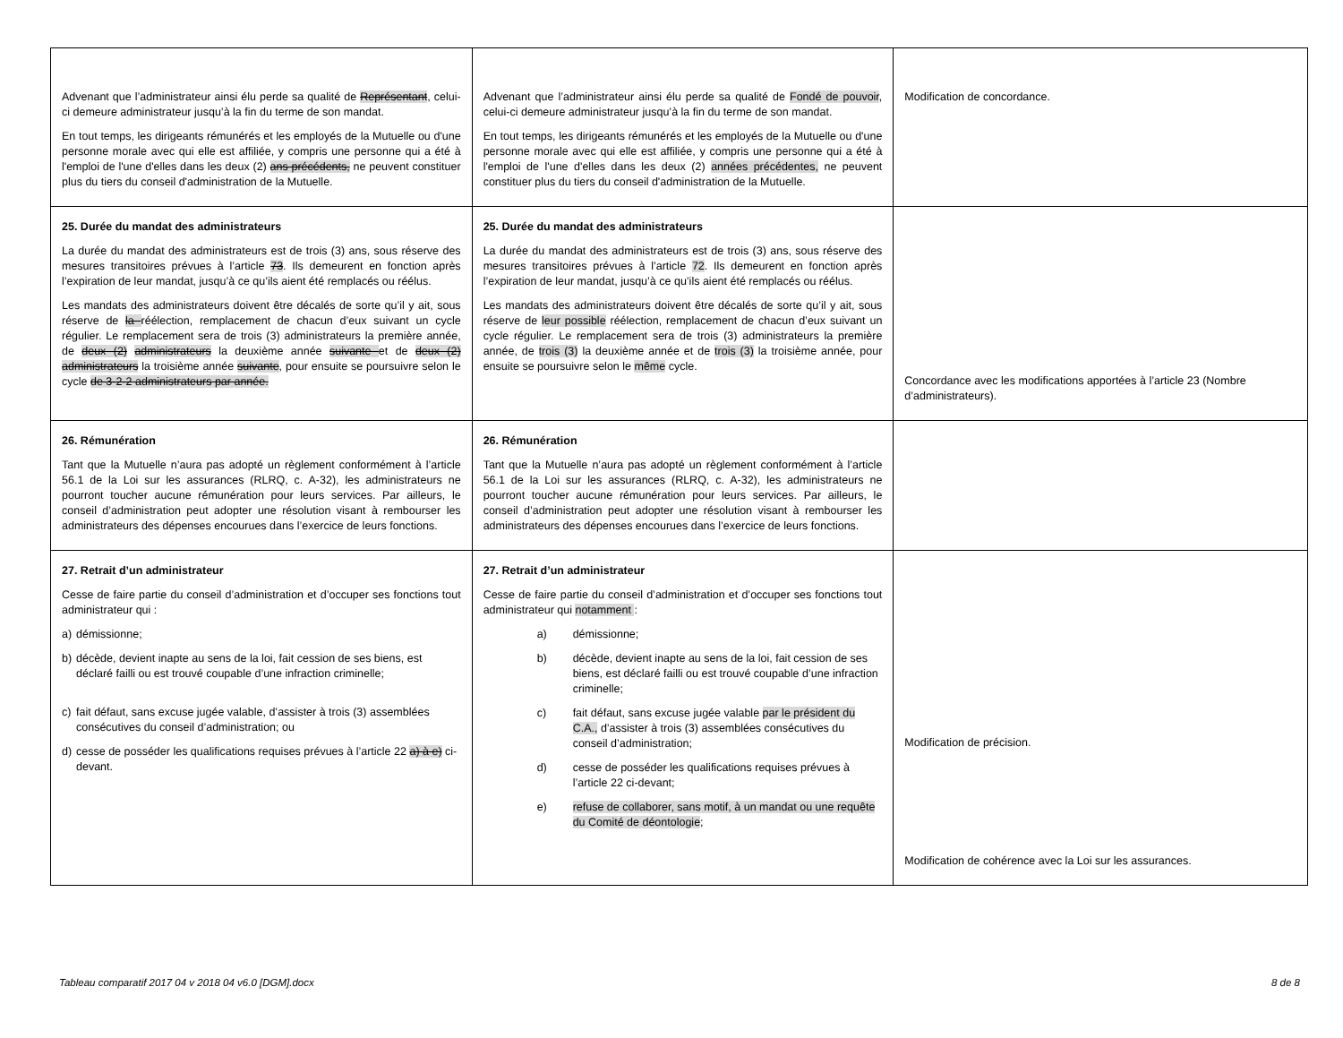| Advenant que l’administrateur ainsi élu perde sa qualité de Représentant , celui-ci demeure administrateur jusqu’à la fin du terme de son mandat. En tout temps, les dirigeants rémunérés et les employés de la Mutuelle ou d'une personne morale avec qui elle est affiliée, y compris une personne qui a été à l'emploi de l'une d'elles dans les deux (2) ans précédents, ne peuvent constituer plus du tiers du conseil d'administration de la Mutuelle. | Advenant que l’administrateur ainsi élu perde sa qualité de Fondé de pouvoir , celui-ci demeure administrateur jusqu’à la fin du terme de son mandat. En tout temps, les dirigeants rémunérés et les employés de la Mutuelle ou d'une personne morale avec qui elle est affiliée, y compris une personne qui a été à l'emploi de l'une d'elles dans les deux (2) années précédentes, ne peuvent constituer plus du tiers du conseil d'administration de la Mutuelle. | Modification de concordance. |
| 25. Durée du mandat des administrateurs La durée du mandat des administrateurs est de trois (3) ans, sous réserve des mesures transitoires prévues à l’article 73 . Ils demeurent en fonction après l’expiration de leur mandat, jusqu’à ce qu’ils aient été remplacés ou réélus. Les mandats des administrateurs doivent être décalés de sorte qu’il y ait, sous réserve de la réélection, remplacement de chacun d’eux suivant un cycle régulier. Le remplacement sera de trois (3) administrateurs la première année, de deux (2) administrateurs la deuxième année suivante et de deux (2) administrateurs la troisième année suivante , pour ensuite se poursuivre selon le cycle de 3-2-2 administrateurs par année. | 25. Durée du mandat des administrateurs La durée du mandat des administrateurs est de trois (3) ans, sous réserve des mesures transitoires prévues à l’article 72 . Ils demeurent en fonction après l’expiration de leur mandat, jusqu’à ce qu’ils aient été remplacés ou réélus. Les mandats des administrateurs doivent être décalés de sorte qu’il y ait, sous réserve de leur possible réélection, remplacement de chacun d’eux suivant un cycle régulier. Le remplacement sera de trois (3) administrateurs la première année, de trois (3) la deuxième année et de trois (3) la troisième année, pour ensuite se poursuivre selon le même cycle. | Concordance avec les modifications apportées à l’article 23 (Nombre d’administrateurs). |
| 26. Rémunération Tant que la Mutuelle n’aura pas adopté un règlement conformément à l’article 56.1 de la Loi sur les assurances (RLRQ, c. A-32), les administrateurs ne pourront toucher aucune rémunération pour leurs services. Par ailleurs, le conseil d’administration peut adopter une résolution visant à rembourser les administrateurs des dépenses encourues dans l’exercice de leurs fonctions. | 26. Rémunération Tant que la Mutuelle n’aura pas adopté un règlement conformément à l’article 56.1 de la Loi sur les assurances (RLRQ, c. A-32), les administrateurs ne pourront toucher aucune rémunération pour leurs services. Par ailleurs, le conseil d’administration peut adopter une résolution visant à rembourser les administrateurs des dépenses encourues dans l’exercice de leurs fonctions. | |
| 27. Retrait d’un administrateur Cesse de faire partie du conseil d’administration et d’occuper ses fonctions tout administrateur qui : a) démissionne; b) décède, devient inapte au sens de la loi, fait cession de ses biens, est déclaré failli ou est trouvé coupable d’une infraction criminelle; c) fait défaut, sans excuse jugée valable, d’assister à trois (3) assemblées consécutives du conseil d’administration; ou d) cesse de posséder les qualifications requises prévues à l’article 22 a) à e) ci-devant. | 27. Retrait d’un administrateur Cesse de faire partie du conseil d’administration et d’occuper ses fonctions tout administrateur qui notamment : a) démissionne; b) décède, devient inapte au sens de la loi, fait cession de ses biens, est déclaré failli ou est trouvé coupable d’une infraction criminelle; c) fait défaut, sans excuse jugée valable par le président du C.A., d’assister à trois (3) assemblées consécutives du conseil d’administration; d) cesse de posséder les qualifications requises prévues à l’article 22 ci-devant; e) refuse de collaborer, sans motif, à un mandat ou une requête du Comité de déontologie ; | Modification de précision. Modification de cohérence avec la Loi sur les assurances. |
Tableau comparatif 2017 04 v 2018 04 v6.0 [DGM].docx 8 de 8